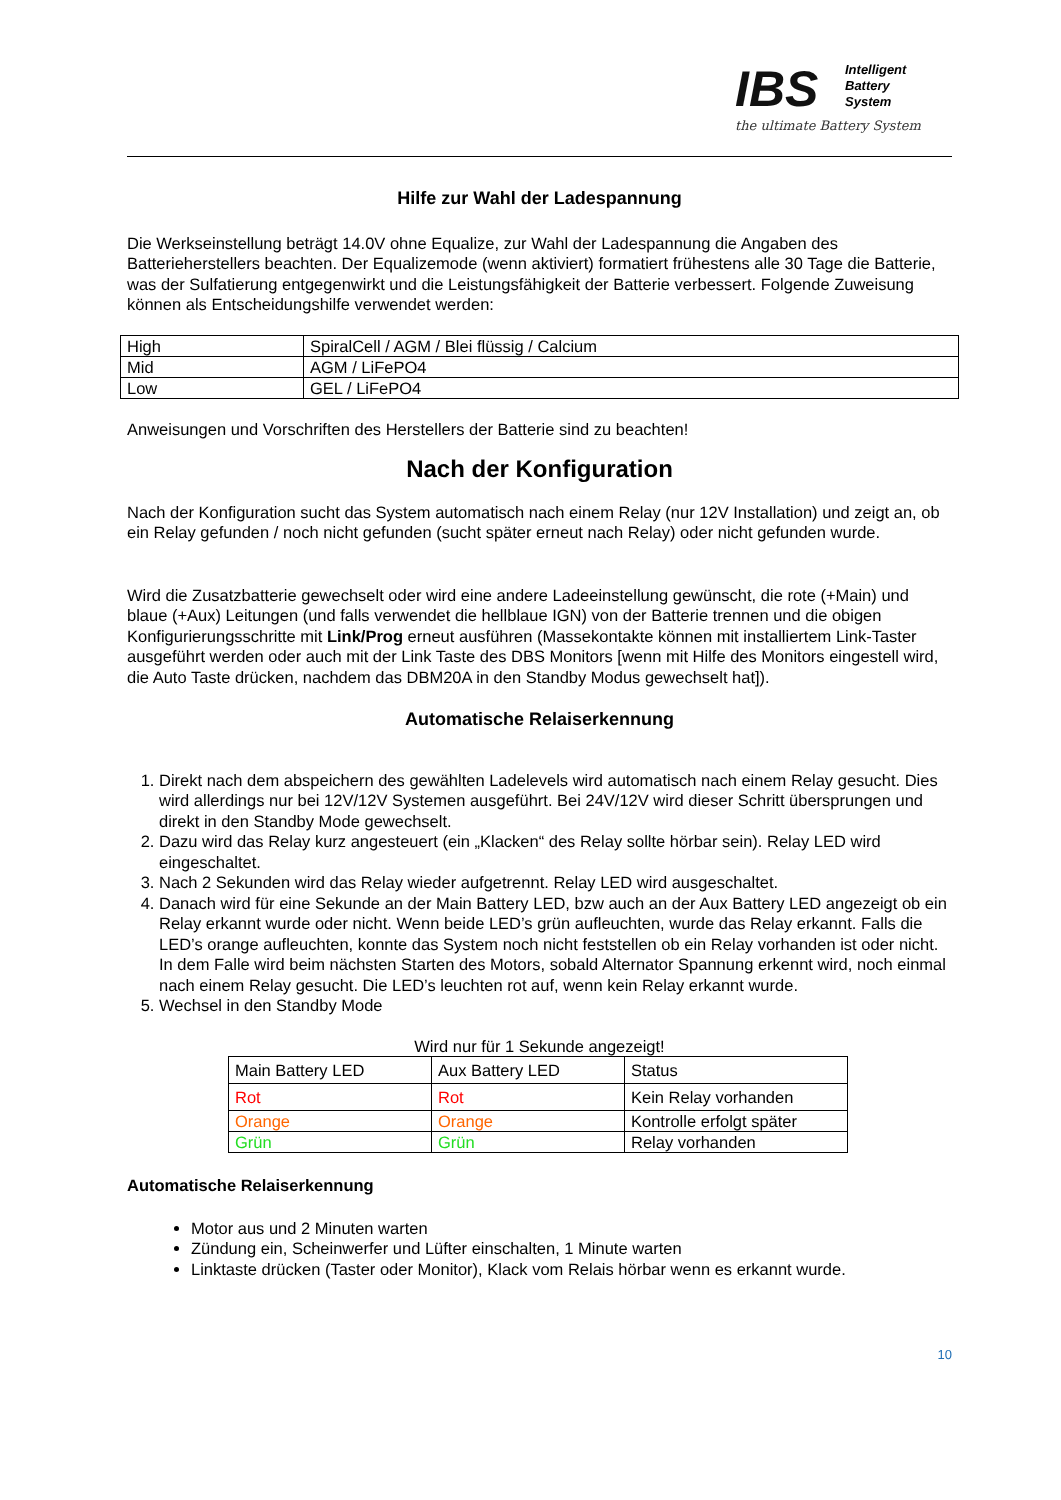IBS
Intelligent
Battery
System
the ultimate Battery System
Hilfe zur Wahl der Ladespannung
Die Werkseinstellung beträgt 14.0V ohne Equalize, zur Wahl der Ladespannung die Angaben des Batterieherstellers beachten. Der Equalizemode (wenn aktiviert) formatiert frühestens alle 30 Tage die Batterie, was der Sulfatierung entgegenwirkt und die Leistungsfähigkeit der Batterie verbessert. Folgende Zuweisung können als Entscheidungshilfe verwendet werden:
| High | SpiralCell / AGM / Blei flüssig / Calcium |
| Mid | AGM / LiFePO4 |
| Low | GEL / LiFePO4 |
Anweisungen und Vorschriften des Herstellers der Batterie sind zu beachten!
Nach der Konfiguration
Nach der Konfiguration sucht das System automatisch nach einem Relay (nur 12V Installation) und zeigt an, ob ein Relay gefunden / noch nicht gefunden (sucht später erneut nach Relay) oder nicht gefunden wurde.
Wird die Zusatzbatterie gewechselt oder wird eine andere Ladeeinstellung gewünscht, die rote (+Main) und blaue (+Aux) Leitungen (und falls verwendet die hellblaue IGN) von der Batterie trennen und die obigen Konfigurierungsschritte mit Link/Prog erneut ausführen (Massekontakte können mit installiertem Link-Taster ausgeführt werden oder auch mit der Link Taste des DBS Monitors [wenn mit Hilfe des Monitors eingestell wird, die Auto Taste drücken, nachdem das DBM20A in den Standby Modus gewechselt hat]).
Automatische Relaiserkennung
1. Direkt nach dem abspeichern des gewählten Ladelevels wird automatisch nach einem Relay gesucht. Dies wird allerdings nur bei 12V/12V Systemen ausgeführt. Bei 24V/12V wird dieser Schritt übersprungen und direkt in den Standby Mode gewechselt.
2. Dazu wird das Relay kurz angesteuert (ein „Klacken“ des Relay sollte hörbar sein). Relay LED wird eingeschaltet.
3. Nach 2 Sekunden wird das Relay wieder aufgetrennt. Relay LED wird ausgeschaltet.
4. Danach wird für eine Sekunde an der Main Battery LED, bzw auch an der Aux Battery LED angezeigt ob ein Relay erkannt wurde oder nicht. Wenn beide LED’s grün aufleuchten, wurde das Relay erkannt. Falls die LED’s orange aufleuchten, konnte das System noch nicht feststellen ob ein Relay vorhanden ist oder nicht. In dem Falle wird beim nächsten Starten des Motors, sobald Alternator Spannung erkennt wird, noch einmal nach einem Relay gesucht. Die LED’s leuchten rot auf, wenn kein Relay erkannt wurde.
5. Wechsel in den Standby Mode
Wird nur für 1 Sekunde angezeigt!
| Main Battery LED | Aux Battery LED | Status |
| Rot | Rot | Kein Relay vorhanden |
| Orange | Orange | Kontrolle erfolgt später |
| Grün | Grün | Relay vorhanden |
Automatische Relaiserkennung
Motor aus und 2 Minuten warten
Zündung ein, Scheinwerfer und Lüfter einschalten, 1 Minute warten
Linktaste drücken (Taster oder Monitor), Klack vom Relais hörbar wenn es erkannt wurde.
10